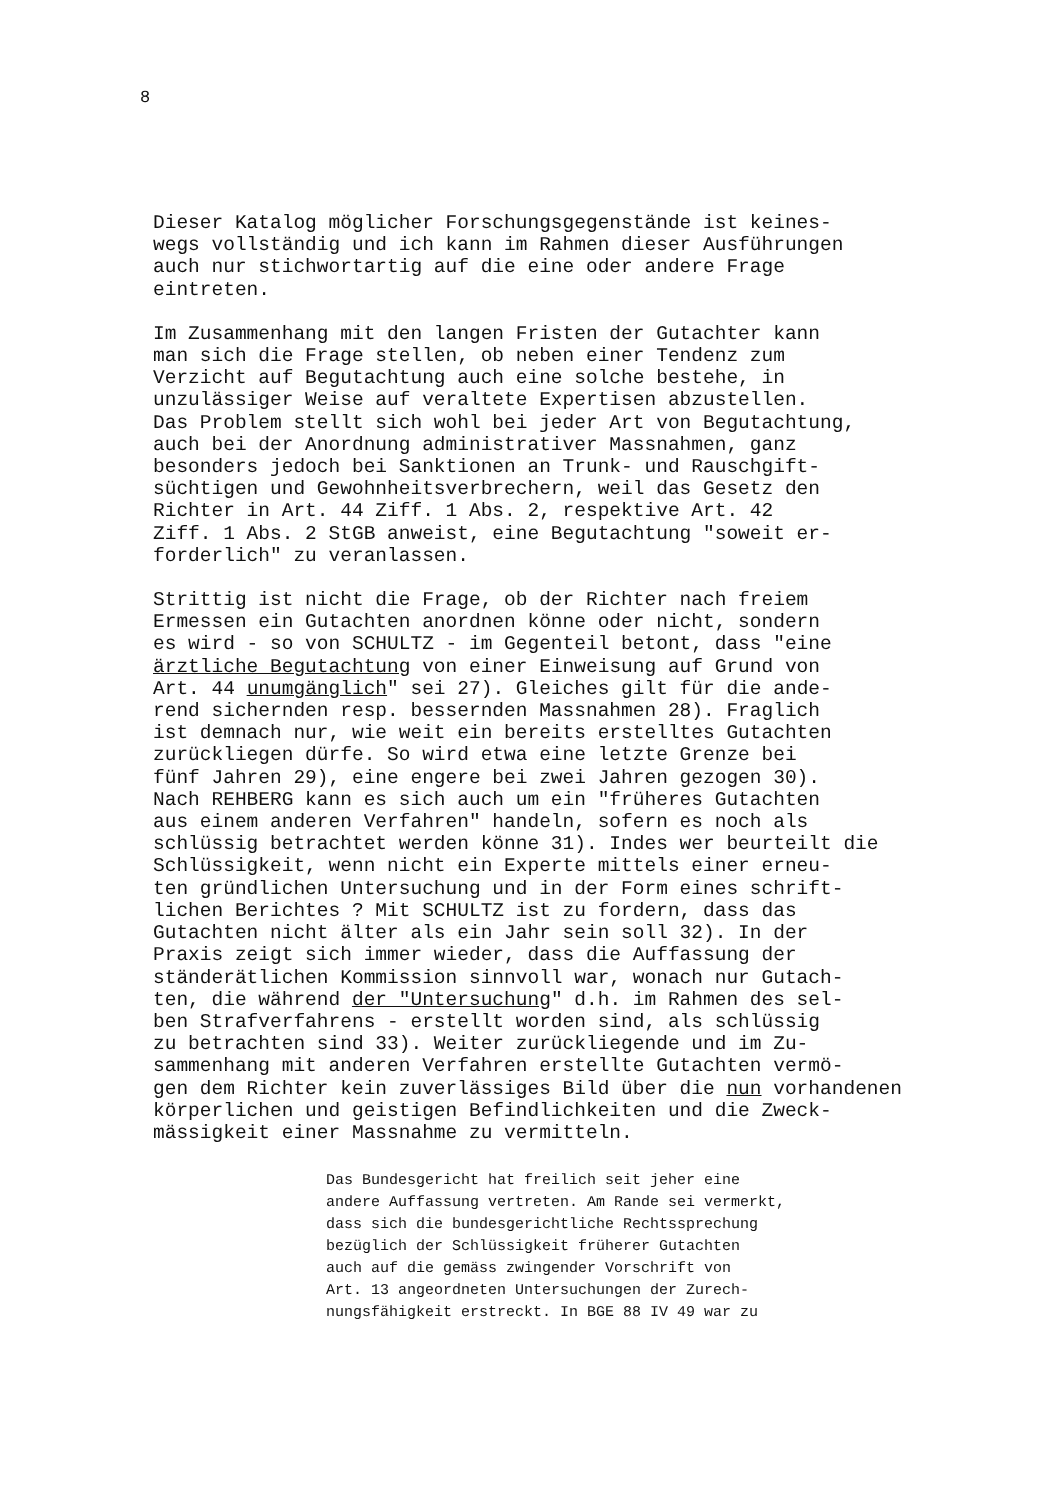8
Dieser Katalog möglicher Forschungsgegenstände ist keines- wegs vollständig und ich kann im Rahmen dieser Ausführungen auch nur stichwortartig auf die eine oder andere Frage eintreten.
Im Zusammenhang mit den langen Fristen der Gutachter kann man sich die Frage stellen, ob neben einer Tendenz zum Verzicht auf Begutachtung auch eine solche bestehe, in unzulässiger Weise auf veraltete Expertisen abzustellen. Das Problem stellt sich wohl bei jeder Art von Begutachtung, auch bei der Anordnung administrativer Massnahmen, ganz besonders jedoch bei Sanktionen an Trunk- und Rauschgift- süchtigen und Gewohnheitsverbrechern, weil das Gesetz den Richter in Art. 44 Ziff. 1 Abs. 2, respektive Art. 42 Ziff. 1 Abs. 2 StGB anweist, eine Begutachtung "soweit er- forderlich" zu veranlassen.
Strittig ist nicht die Frage, ob der Richter nach freiem Ermessen ein Gutachten anordnen könne oder nicht, sondern es wird - so von SCHULTZ - im Gegenteil betont, dass "eine ärztliche Begutachtung von einer Einweisung auf Grund von Art. 44 unumgänglich" sei 27). Gleiches gilt für die ande- rend sichernden resp. bessernden Massnahmen 28). Fraglich ist demnach nur, wie weit ein bereits erstelltes Gutachten zurückliegen dürfe. So wird etwa eine letzte Grenze bei fünf Jahren 29), eine engere bei zwei Jahren gezogen 30). Nach REHBERG kann es sich auch um ein "früheres Gutachten aus einem anderen Verfahren" handeln, sofern es noch als schlüssig betrachtet werden könne 31). Indes wer beurteilt die Schlüssigkeit, wenn nicht ein Experte mittels einer erneu- ten gründlichen Untersuchung und in der Form eines schrift- lichen Berichtes ? Mit SCHULTZ ist zu fordern, dass das Gutachten nicht älter als ein Jahr sein soll 32). In der Praxis zeigt sich immer wieder, dass die Auffassung der ständerätlichen Kommission sinnvoll war, wonach nur Gutach- ten, die während der "Untersuchung" d.h. im Rahmen des sel- ben Strafverfahrens - erstellt worden sind, als schlüssig zu betrachten sind 33). Weiter zurückliegende und im Zu- sammenhang mit anderen Verfahren erstellte Gutachten vermö- gen dem Richter kein zuverlässiges Bild über die nun vorhandenen körperlichen und geistigen Befindlichkeiten und die Zweck- mässigkeit einer Massnahme zu vermitteln.
Das Bundesgericht hat freilich seit jeher eine andere Auffassung vertreten. Am Rande sei vermerkt, dass sich die bundesgerichtliche Rechtssprechung bezüglich der Schlüssigkeit früherer Gutachten auch auf die gemäss zwingender Vorschrift von Art. 13 angeordneten Untersuchungen der Zurech- nungsfähigkeit erstreckt. In BGE 88 IV 49 war zu